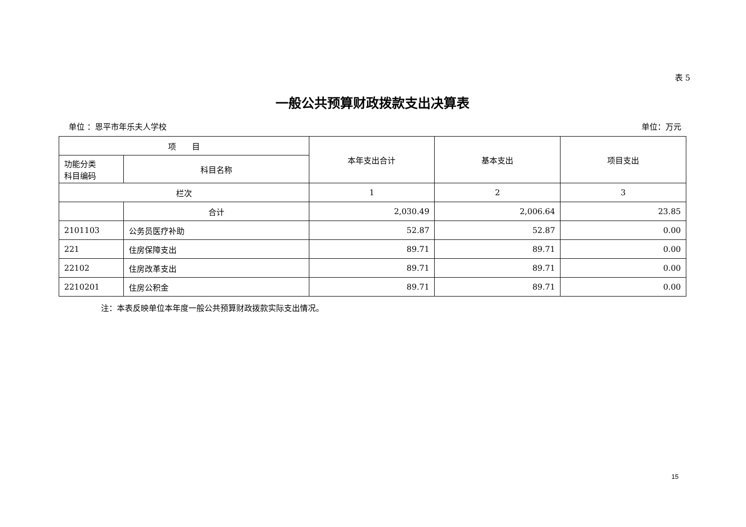表 5
一般公共预算财政拨款支出决算表
单位 ：恩平市年乐夫人学校 单位：万元
| 项 目 | | 本年支出合计 | 基本支出 | 项目支出 |
| --- | --- | --- | --- | --- |
| 功能分类 科目编码 | 科目名称 | | | |
| 栏次 | | 1 | 2 | 3 |
| | 合计 | 2,030.49 | 2,006.64 | 23.85 |
| 2101103 | 公务员医疗补助 | 52.87 | 52.87 | 0.00 |
| 221 | 住房保障支出 | 89.71 | 89.71 | 0.00 |
| 22102 | 住房改革支出 | 89.71 | 89.71 | 0.00 |
| 2210201 | 住房公积金 | 89.71 | 89.71 | 0.00 |
注：本表反映单位本年度一般公共预算财政拨款实际支出情况。
15